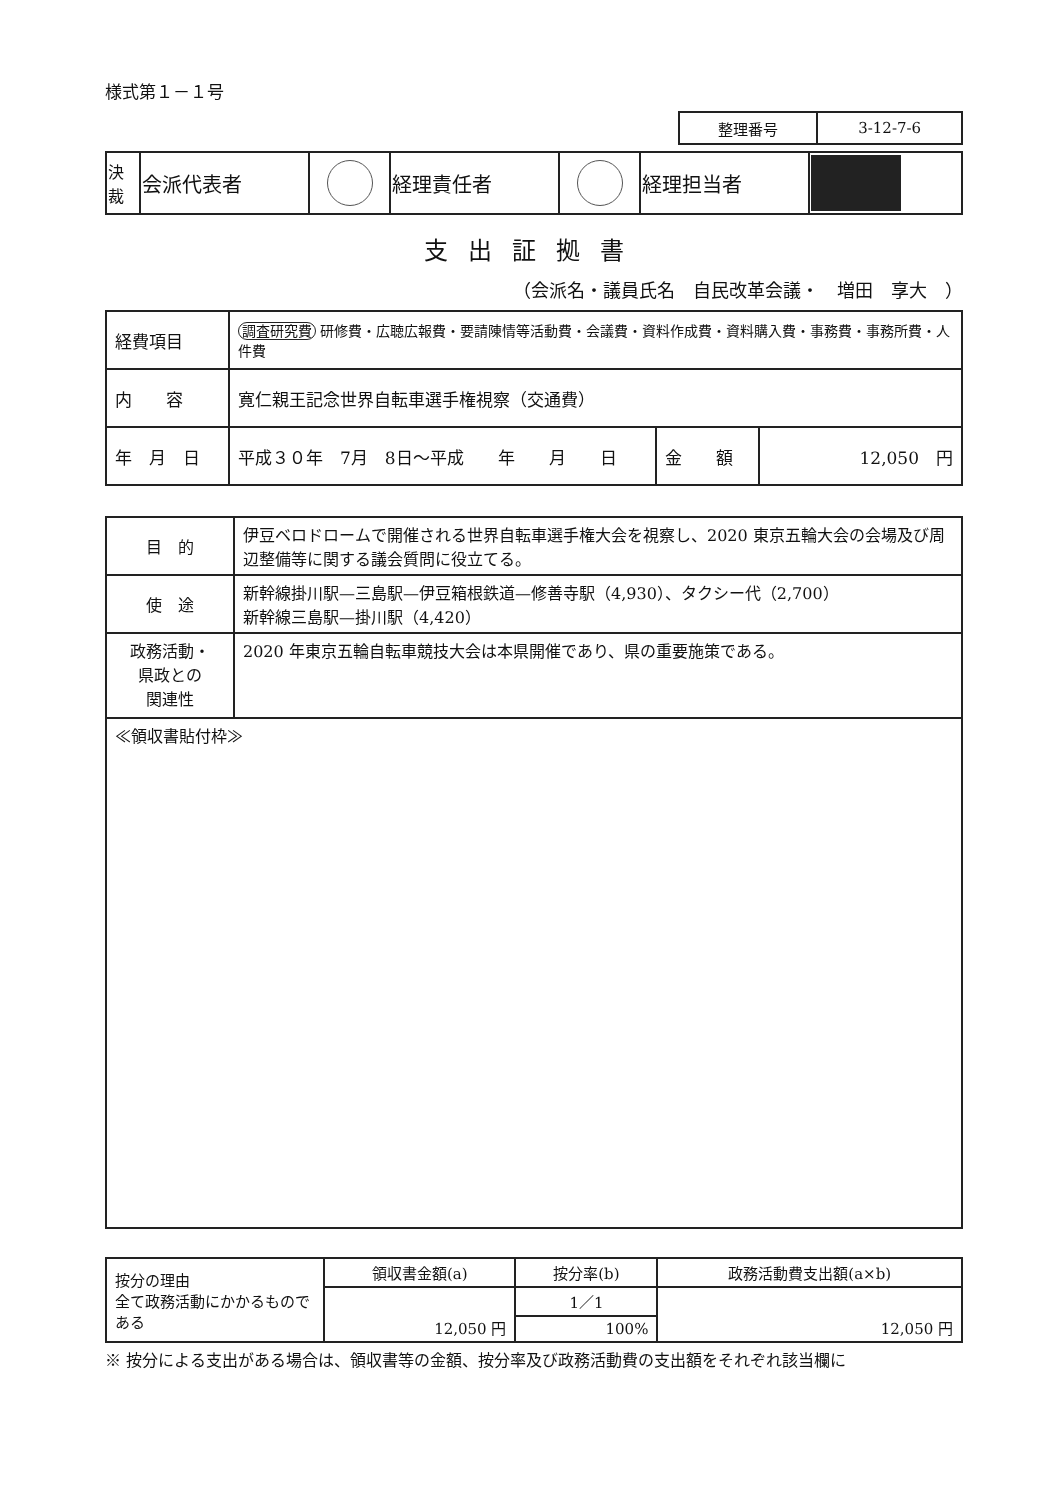様式第１－１号
| 整理番号 | 3-12-7-6 |
| 決裁 | 会派代表者 | | 経理責任者 | | 経理担当者 | |
支出証拠書
（会派名・議員氏名　自民改革会議・　増田　享大　）
| 経費項目 | 調査研究費 研修費・広聴広報費・要請陳情等活動費・会議費・資料作成費・資料購入費・事務費・事務所費・人件費 | | |
| 内 容 | 寛仁親王記念世界自転車選手権視察（交通費） | | |
| 年 月 日 | 平成３０年 7月 8日～平成 年 月 日 | 金 額 | 12,050 円 |
| 目 的 | 伊豆ベロドロームで開催される世界自転車選手権大会を視察し、2020 東京五輪大会の会場及び周辺整備等に関する議会質問に役立てる。 |
| 使 途 | 新幹線掛川駅—三島駅—伊豆箱根鉄道—修善寺駅（4,930）、タクシー代（2,700） 新幹線三島駅—掛川駅（4,420） |
| 政務活動・ 県政との 関連性 | 2020 年東京五輪自転車競技大会は本県開催であり、県の重要施策である。 |
| ≪領収書貼付枠≫ | |
| 按分の理由 全て政務活動にかかるものである | 領収書金額(a) | 按分率(b) | 政務活動費支出額(a×b) |
| | 12,050 円 | 1／1 | 12,050 円 |
| | | 100% | |
※ 按分による支出がある場合は、領収書等の金額、按分率及び政務活動費の支出額をそれぞれ該当欄に